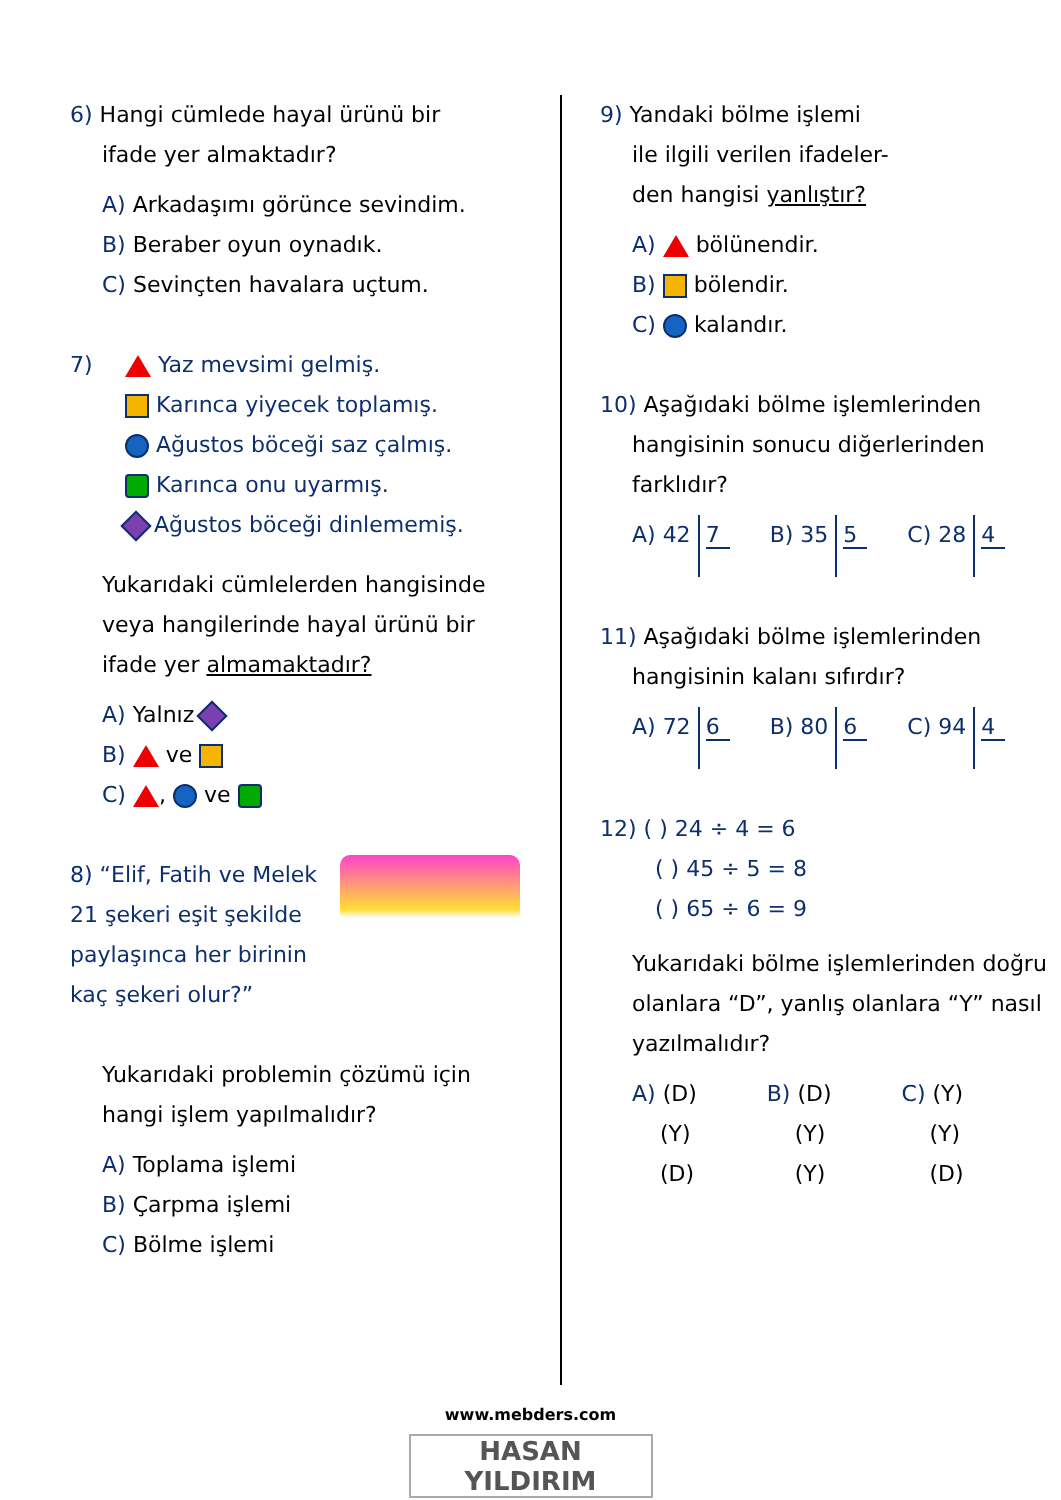6) Hangi cümlede hayal ürünü bir
ifade yer almaktadır?
A) Arkadaşımı görünce sevindim.
B) Beraber oyun oynadık.
C) Sevinçten havalara uçtum.
7)
Yaz mevsimi gelmiş.
Karınca yiyecek toplamış.
Ağustos böceği saz çalmış.
Karınca onu uyarmış.
Ağustos böceği dinlememiş.
Yukarıdaki cümlelerden hangisinde veya hangilerinde hayal ürünü bir ifade yer almamaktadır?
A) Yalnız
B) ve
C) , ve
8) “Elif, Fatih ve Melek 21 şekeri eşit şekilde paylaşınca her birinin kaç şekeri olur?”
Yukarıdaki problemin çözümü için hangi işlem yapılmalıdır?
A) Toplama işlemi
B) Çarpma işlemi
C) Bölme işlemi
9) Yandaki bölme işlemi
ile ilgili verilen ifadeler-
den hangisi yanlıştır?
A) bölünendir.
B) bölendir.
C) kalandır.
10) Aşağıdaki bölme işlemlerinden
hangisinin sonucu diğerlerinden farklıdır?
A) 42 7 B) 35 5 C) 28 4
11) Aşağıdaki bölme işlemlerinden
hangisinin kalanı sıfırdır?
A) 72 6 B) 80 6 C) 94 4
12) ( ) 24 ÷ 4 = 6
( ) 45 ÷ 5 = 8
( ) 65 ÷ 6 = 9
Yukarıdaki bölme işlemlerinden doğru olanlara “D”, yanlış olanlara “Y” nasıl yazılmalıdır?
A) (D)
(Y)
(D)
B) (D)
(Y)
(Y)
C) (Y)
(Y)
(D)
www.mebders.com
HASAN YILDIRIM